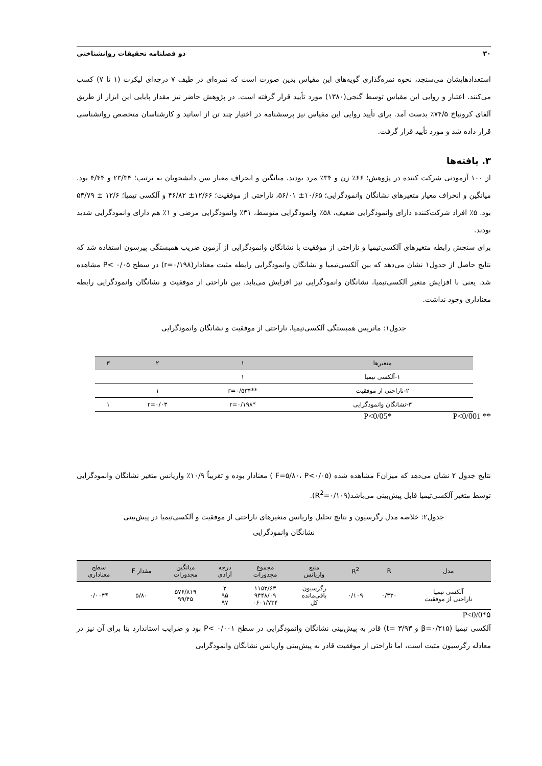۳۰ دو فصلنامه تحقیقات روانشناختی
استعدادهایشان می‌سنجد، نحوه نمره‌گذاری گویه‌های این مقیاس بدین صورت است که نمره‌ای در طیف ۷ درجه‌ای لیکرت (۱ تا ۷) کسب می‌کنند. اعتبار و روایی این مقیاس توسط گنجی(۱۳۸۰) مورد تأیید قرار گرفته است. در پژوهش حاضر نیز مقدار پایایی این ابزار از طریق آلفای کرونباخ ۷۴/۵٪ بدست آمد. برای تأیید روایی این مقیاس نیز پرسشنامه در اختیار چند تن از اساتید و کارشناسان متخصص روانشناسی قرار داده شد و مورد تأیید قرار گرفت.
۳. یافته‌ها
از ۱۰۰ آزمودنی شرکت کننده در پژوهش؛ ۶۶٪ زن و ۳۴٪ مرد بودند، میانگین و انحراف معیار سن دانشجویان به ترتیب؛ ۲۳/۳۴ و ۴/۴۴ بود. میانگین و انحراف معیار متغیرهای نشانگان وانمودگرایی؛ ۱۰/۶۵± ۵۶/۰۱، ناراحتی از موفقیت؛ ۱۲/۶۶± ۴۶/۸۲ و آلکسی تیمیا؛ ۱۲/۶ ± ۵۳/۷۹ بود. ۵٪ افراد شرکت‌کننده دارای وانمودگرایی ضعیف، ۵۸٪ وانمودگرایی متوسط، ۳۱٪ وانمودگرایی مرضی و ۱٪ هم دارای وانمودگرایی شدید بودند.
برای سنجش رابطه متغیرهای آلکسی‌تیمیا و ناراحتی از موفقیت با نشانگان وانمودگرایی از آزمون ضریب همبستگی پیرسون استفاده شد که نتایج حاصل از جدول۱ نشان می‌دهد که بین آلکسی‌تیمیا و نشانگان وانمودگرایی رابطه مثبت معنادار(r=۰/۱۹۸) در سطح P< ۰/۰۵ مشاهده شد. یعنی با افزایش متغیر آلکسی‌تیمیا، نشانگان وانمودگرایی نیز افزایش می‌یابد. بین ناراحتی از موفقیت و نشانگان وانمودگرایی رابطه معناداری وجود نداشت.
جدول۱: ماتریس همبستگی آلکسی‌تیمیا، ناراحتی از موفقیت و نشانگان وانمودگرایی
| متغیرها | ۱ | ۲ | ۳ |
| --- | --- | --- | --- |
| ۱-آلکسی تیمیا | ۱ | | |
| ۲-ناراحتی از موفقیت | **r=۰/۵۳۴ | ۱ | |
| ۳-نشانگان وانمودگرایی | *r=۰/۱۹۸ | r=۰/۰۳ | ۱ |
** P<0/001 *P<0/05
نتایج جدول ۲ نشان می‌دهد که میزانF مشاهده شده (F=۵/۸۰، P<۰/۰۵ ) معنادار بوده و تقریباً ۱۰/۹٪ واریانس متغیر نشانگان وانمودگرایی توسط متغیر آلکسی‌تیمیا قابل پیش‌بینی می‌باشد(R<sup>2</sup>=۰/۱۰۹).
جدول۲: خلاصه مدل رگرسیون و نتایج تحلیل واریانس متغیرهای ناراحتی از موفقیت و آلکسی‌تیمیا در پیش‌بینی
نشانگان وانمودگرایی
| مدل | R | R<sup>2</sup> | منبع واریانس | مجموع مجذورات | درجه آزادی | میانگین مجذورات | مقدار F | سطح معناداری |
| --- | --- | --- | --- | --- | --- | --- | --- | --- |
| آلکسی تیمیا ناراحتی از موفقیت | ۰/۳۳۰ | ۰/۱۰۹ | رگرسیون باقی‌مانده کل | ۱۱۵۳/۶۳ ۹۴۴۸/۰۹ ۰۶۰۱/۷۳۴ | ۲ ۹۵ ۹۷ | ۵۷۶/۸۱۹ ۹۹/۴۵ | ۵/۸۰ | *۰/۰۰۴ |
۵*P<0/0
آلکسی تیمیا (β=۰/۳۱۵ و t= ۳/۹۳) قادر به پیش‌بینی نشانگان وانمودگرایی در سطح P< ۰/۰۰۱ بود و ضرایب استاندارد بتا برای آن نیز در معادله رگرسیون مثبت است، اما ناراحتی از موفقیت قادر به پیش‌بینی واریانس نشانگان وانمودگرایی